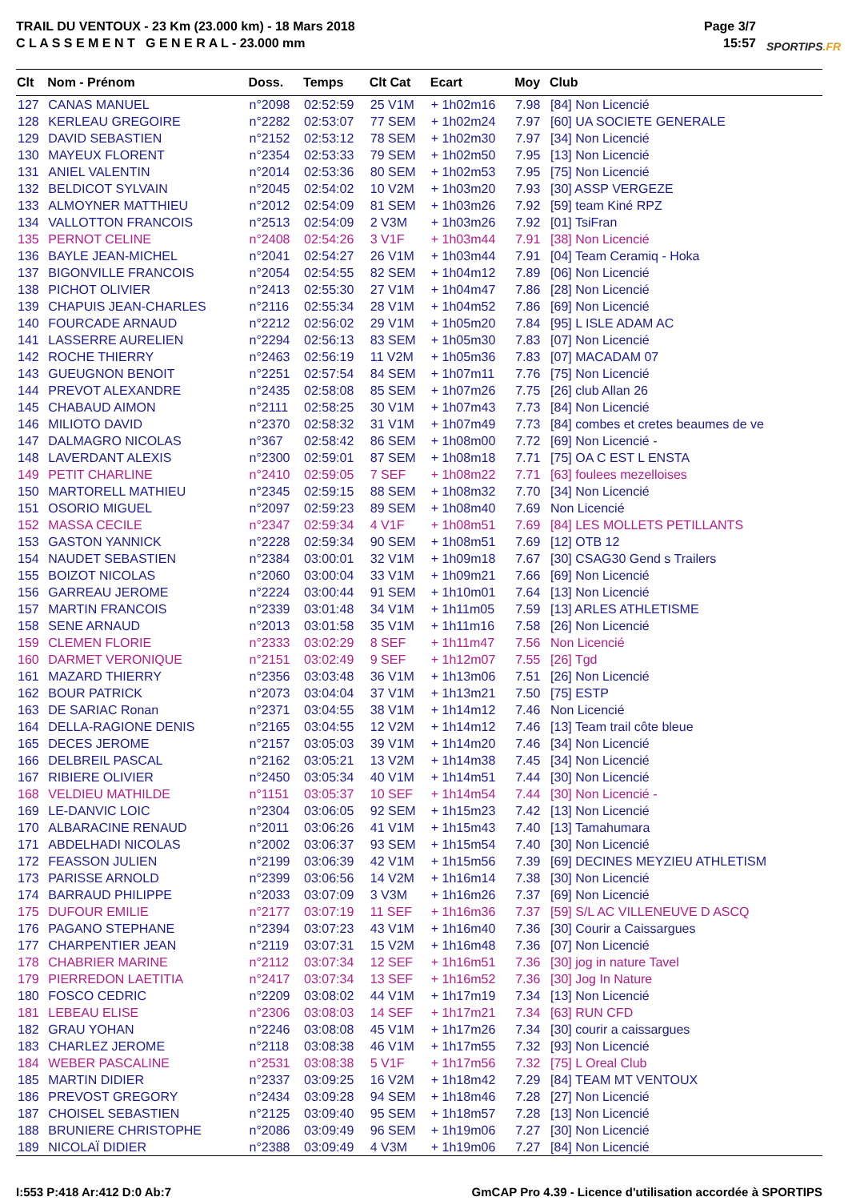TRAIL DU VENTOUX - 23 Km (23.000 km) - 18 Mars 2018
C L A S S E M E N T G E N E R A L - 23.000 mm
Page 3/7
15:57
SPORTIPS.FR
| Clt | Nom - Prénom | Doss. | Temps | Clt Cat | Ecart | Moy | Club |
| --- | --- | --- | --- | --- | --- | --- | --- |
| 127 | CANAS MANUEL | n°2098 | 02:52:59 | 25 V1M | + 1h02m16 | 7.98 | [84] Non Licencié |
| 128 | KERLEAU GREGOIRE | n°2282 | 02:53:07 | 77 SEM | + 1h02m24 | 7.97 | [60] UA SOCIETE GENERALE |
| 129 | DAVID SEBASTIEN | n°2152 | 02:53:12 | 78 SEM | + 1h02m30 | 7.97 | [34] Non Licencié |
| 130 | MAYEUX FLORENT | n°2354 | 02:53:33 | 79 SEM | + 1h02m50 | 7.95 | [13] Non Licencié |
| 131 | ANIEL VALENTIN | n°2014 | 02:53:36 | 80 SEM | + 1h02m53 | 7.95 | [75] Non Licencié |
| 132 | BELDICOT SYLVAIN | n°2045 | 02:54:02 | 10 V2M | + 1h03m20 | 7.93 | [30] ASSP VERGEZE |
| 133 | ALMOYNER MATTHIEU | n°2012 | 02:54:09 | 81 SEM | + 1h03m26 | 7.92 | [59] team Kiné RPZ |
| 134 | VALLOTTON FRANCOIS | n°2513 | 02:54:09 | 2 V3M | + 1h03m26 | 7.92 | [01] TsiFran |
| 135 | PERNOT CELINE | n°2408 | 02:54:26 | 3 V1F | + 1h03m44 | 7.91 | [38] Non Licencié |
| 136 | BAYLE JEAN-MICHEL | n°2041 | 02:54:27 | 26 V1M | + 1h03m44 | 7.91 | [04] Team Ceramiq - Hoka |
| 137 | BIGONVILLE FRANCOIS | n°2054 | 02:54:55 | 82 SEM | + 1h04m12 | 7.89 | [06] Non Licencié |
| 138 | PICHOT OLIVIER | n°2413 | 02:55:30 | 27 V1M | + 1h04m47 | 7.86 | [28] Non Licencié |
| 139 | CHAPUIS JEAN-CHARLES | n°2116 | 02:55:34 | 28 V1M | + 1h04m52 | 7.86 | [69] Non Licencié |
| 140 | FOURCADE ARNAUD | n°2212 | 02:56:02 | 29 V1M | + 1h05m20 | 7.84 | [95] L ISLE ADAM AC |
| 141 | LASSERRE AURELIEN | n°2294 | 02:56:13 | 83 SEM | + 1h05m30 | 7.83 | [07] Non Licencié |
| 142 | ROCHE THIERRY | n°2463 | 02:56:19 | 11 V2M | + 1h05m36 | 7.83 | [07] MACADAM 07 |
| 143 | GUEUGNON BENOIT | n°2251 | 02:57:54 | 84 SEM | + 1h07m11 | 7.76 | [75] Non Licencié |
| 144 | PREVOT ALEXANDRE | n°2435 | 02:58:08 | 85 SEM | + 1h07m26 | 7.75 | [26] club Allan 26 |
| 145 | CHABAUD AIMON | n°2111 | 02:58:25 | 30 V1M | + 1h07m43 | 7.73 | [84] Non Licencié |
| 146 | MILIOTO DAVID | n°2370 | 02:58:32 | 31 V1M | + 1h07m49 | 7.73 | [84] combes et cretes beaumes de ve |
| 147 | DALMAGRO NICOLAS | n°367 | 02:58:42 | 86 SEM | + 1h08m00 | 7.72 | [69] Non Licencié - |
| 148 | LAVERDANT ALEXIS | n°2300 | 02:59:01 | 87 SEM | + 1h08m18 | 7.71 | [75] OA C EST L ENSTA |
| 149 | PETIT CHARLINE | n°2410 | 02:59:05 | 7 SEF | + 1h08m22 | 7.71 | [63] foulees mezelloises |
| 150 | MARTORELL MATHIEU | n°2345 | 02:59:15 | 88 SEM | + 1h08m32 | 7.70 | [34] Non Licencié |
| 151 | OSORIO MIGUEL | n°2097 | 02:59:23 | 89 SEM | + 1h08m40 | 7.69 | Non Licencié |
| 152 | MASSA CECILE | n°2347 | 02:59:34 | 4 V1F | + 1h08m51 | 7.69 | [84] LES MOLLETS PETILLANTS |
| 153 | GASTON YANNICK | n°2228 | 02:59:34 | 90 SEM | + 1h08m51 | 7.69 | [12] OTB 12 |
| 154 | NAUDET SEBASTIEN | n°2384 | 03:00:01 | 32 V1M | + 1h09m18 | 7.67 | [30] CSAG30 Gend s Trailers |
| 155 | BOIZOT NICOLAS | n°2060 | 03:00:04 | 33 V1M | + 1h09m21 | 7.66 | [69] Non Licencié |
| 156 | GARREAU JEROME | n°2224 | 03:00:44 | 91 SEM | + 1h10m01 | 7.64 | [13] Non Licencié |
| 157 | MARTIN FRANCOIS | n°2339 | 03:01:48 | 34 V1M | + 1h11m05 | 7.59 | [13] ARLES ATHLETISME |
| 158 | SENE ARNAUD | n°2013 | 03:01:58 | 35 V1M | + 1h11m16 | 7.58 | [26] Non Licencié |
| 159 | CLEMEN FLORIE | n°2333 | 03:02:29 | 8 SEF | + 1h11m47 | 7.56 | Non Licencié |
| 160 | DARMET VERONIQUE | n°2151 | 03:02:49 | 9 SEF | + 1h12m07 | 7.55 | [26] Tgd |
| 161 | MAZARD THIERRY | n°2356 | 03:03:48 | 36 V1M | + 1h13m06 | 7.51 | [26] Non Licencié |
| 162 | BOUR PATRICK | n°2073 | 03:04:04 | 37 V1M | + 1h13m21 | 7.50 | [75] ESTP |
| 163 | DE SARIAC Ronan | n°2371 | 03:04:55 | 38 V1M | + 1h14m12 | 7.46 | Non Licencié |
| 164 | DELLA-RAGIONE DENIS | n°2165 | 03:04:55 | 12 V2M | + 1h14m12 | 7.46 | [13] Team trail côte bleue |
| 165 | DECES JEROME | n°2157 | 03:05:03 | 39 V1M | + 1h14m20 | 7.46 | [34] Non Licencié |
| 166 | DELBREIL PASCAL | n°2162 | 03:05:21 | 13 V2M | + 1h14m38 | 7.45 | [34] Non Licencié |
| 167 | RIBIERE OLIVIER | n°2450 | 03:05:34 | 40 V1M | + 1h14m51 | 7.44 | [30] Non Licencié |
| 168 | VELDIEU MATHILDE | n°1151 | 03:05:37 | 10 SEF | + 1h14m54 | 7.44 | [30] Non Licencié - |
| 169 | LE-DANVIC LOIC | n°2304 | 03:06:05 | 92 SEM | + 1h15m23 | 7.42 | [13] Non Licencié |
| 170 | ALBARACINE RENAUD | n°2011 | 03:06:26 | 41 V1M | + 1h15m43 | 7.40 | [13] Tamahumara |
| 171 | ABDELHADI NICOLAS | n°2002 | 03:06:37 | 93 SEM | + 1h15m54 | 7.40 | [30] Non Licencié |
| 172 | FEASSON JULIEN | n°2199 | 03:06:39 | 42 V1M | + 1h15m56 | 7.39 | [69] DECINES MEYZIEU ATHLETISM |
| 173 | PARISSE ARNOLD | n°2399 | 03:06:56 | 14 V2M | + 1h16m14 | 7.38 | [30] Non Licencié |
| 174 | BARRAUD PHILIPPE | n°2033 | 03:07:09 | 3 V3M | + 1h16m26 | 7.37 | [69] Non Licencié |
| 175 | DUFOUR EMILIE | n°2177 | 03:07:19 | 11 SEF | + 1h16m36 | 7.37 | [59] S/L AC VILLENEUVE D ASCQ |
| 176 | PAGANO STEPHANE | n°2394 | 03:07:23 | 43 V1M | + 1h16m40 | 7.36 | [30] Courir a Caissargues |
| 177 | CHARPENTIER JEAN | n°2119 | 03:07:31 | 15 V2M | + 1h16m48 | 7.36 | [07] Non Licencié |
| 178 | CHABRIER MARINE | n°2112 | 03:07:34 | 12 SEF | + 1h16m51 | 7.36 | [30] jog in nature Tavel |
| 179 | PIERREDON LAETITIA | n°2417 | 03:07:34 | 13 SEF | + 1h16m52 | 7.36 | [30] Jog In Nature |
| 180 | FOSCO CEDRIC | n°2209 | 03:08:02 | 44 V1M | + 1h17m19 | 7.34 | [13] Non Licencié |
| 181 | LEBEAU ELISE | n°2306 | 03:08:03 | 14 SEF | + 1h17m21 | 7.34 | [63] RUN CFD |
| 182 | GRAU YOHAN | n°2246 | 03:08:08 | 45 V1M | + 1h17m26 | 7.34 | [30] courir a caissargues |
| 183 | CHARLEZ JEROME | n°2118 | 03:08:38 | 46 V1M | + 1h17m55 | 7.32 | [93] Non Licencié |
| 184 | WEBER PASCALINE | n°2531 | 03:08:38 | 5 V1F | + 1h17m56 | 7.32 | [75] L Oreal Club |
| 185 | MARTIN DIDIER | n°2337 | 03:09:25 | 16 V2M | + 1h18m42 | 7.29 | [84] TEAM MT VENTOUX |
| 186 | PREVOST GREGORY | n°2434 | 03:09:28 | 94 SEM | + 1h18m46 | 7.28 | [27] Non Licencié |
| 187 | CHOISEL SEBASTIEN | n°2125 | 03:09:40 | 95 SEM | + 1h18m57 | 7.28 | [13] Non Licencié |
| 188 | BRUNIERE CHRISTOPHE | n°2086 | 03:09:49 | 96 SEM | + 1h19m06 | 7.27 | [30] Non Licencié |
| 189 | NICOLAÏ DIDIER | n°2388 | 03:09:49 | 4 V3M | + 1h19m06 | 7.27 | [84] Non Licencié |
I:553 P:418 Ar:412 D:0 Ab:7
GmCAP Pro 4.39 - Licence d'utilisation accordée à SPORTIPS